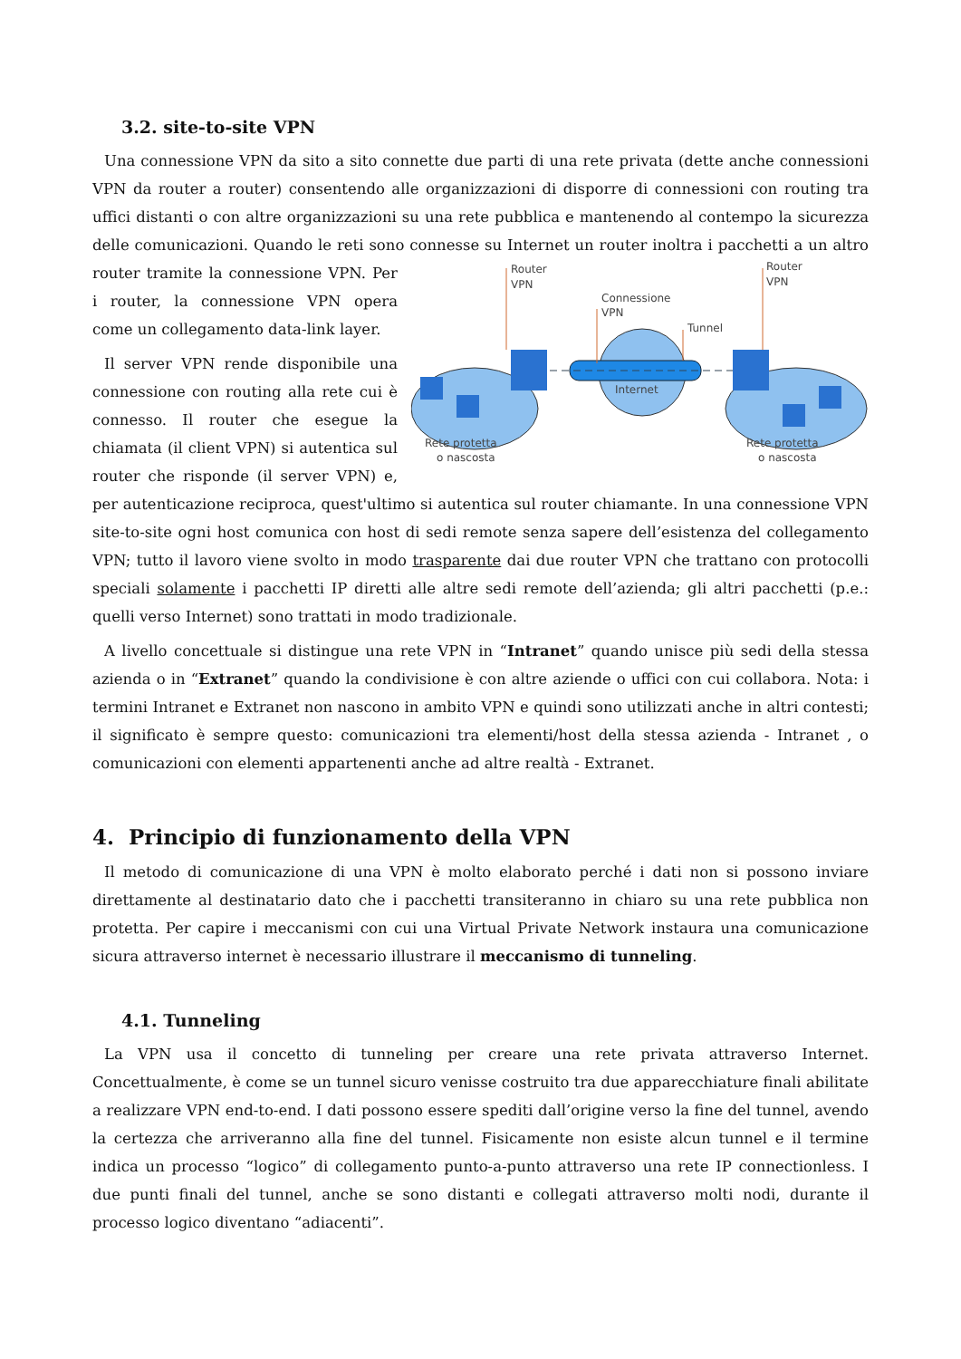3.2. site-to-site VPN
Una connessione VPN da sito a sito connette due parti di una rete privata (dette anche connessioni VPN da router a router) consentendo alle organizzazioni di disporre di connessioni con routing tra uffici distanti o con altre organizzazioni su una rete pubblica e mantenendo al contempo la sicurezza delle comunicazioni. Quando le reti sono connesse su Internet un router inoltra i pacchetti a un altro
Router
VPN
Router
VPN
Connessione
VPN
Tunnel
Internet
Rete protetta
o nascosta
Rete protetta
o nascosta
router tramite la connessione VPN. Per i router, la connessione VPN opera come un collegamento data-link layer.
Il server VPN rende disponibile una connessione con routing alla rete cui è connesso. Il router che esegue la chiamata (il client VPN) si autentica sul router che risponde (il server VPN) e, per autenticazione reciproca, quest'ultimo si autentica sul router chiamante. In una connessione VPN site-to-site ogni host comunica con host di sedi remote senza sapere dell’esistenza del collegamento VPN; tutto il lavoro viene svolto in modo trasparente dai due router VPN che trattano con protocolli speciali solamente i pacchetti IP diretti alle altre sedi remote dell’azienda; gli altri pacchetti (p.e.: quelli verso Internet) sono trattati in modo tradizionale.
A livello concettuale si distingue una rete VPN in “Intranet” quando unisce più sedi della stessa azienda o in “Extranet” quando la condivisione è con altre aziende o uffici con cui collabora. Nota: i termini Intranet e Extranet non nascono in ambito VPN e quindi sono utilizzati anche in altri contesti; il significato è sempre questo: comunicazioni tra elementi/host della stessa azienda - Intranet , o comunicazioni con elementi appartenenti anche ad altre realtà - Extranet.
4. Principio di funzionamento della VPN
Il metodo di comunicazione di una VPN è molto elaborato perché i dati non si possono inviare direttamente al destinatario dato che i pacchetti transiteranno in chiaro su una rete pubblica non protetta. Per capire i meccanismi con cui una Virtual Private Network instaura una comunicazione sicura attraverso internet è necessario illustrare il meccanismo di tunneling.
4.1. Tunneling
La VPN usa il concetto di tunneling per creare una rete privata attraverso Internet. Concettualmente, è come se un tunnel sicuro venisse costruito tra due apparecchiature finali abilitate a realizzare VPN end-to-end. I dati possono essere spediti dall’origine verso la fine del tunnel, avendo la certezza che arriveranno alla fine del tunnel. Fisicamente non esiste alcun tunnel e il termine indica un processo “logico” di collegamento punto-a-punto attraverso una rete IP connectionless. I due punti finali del tunnel, anche se sono distanti e collegati attraverso molti nodi, durante il processo logico diventano “adiacenti”.